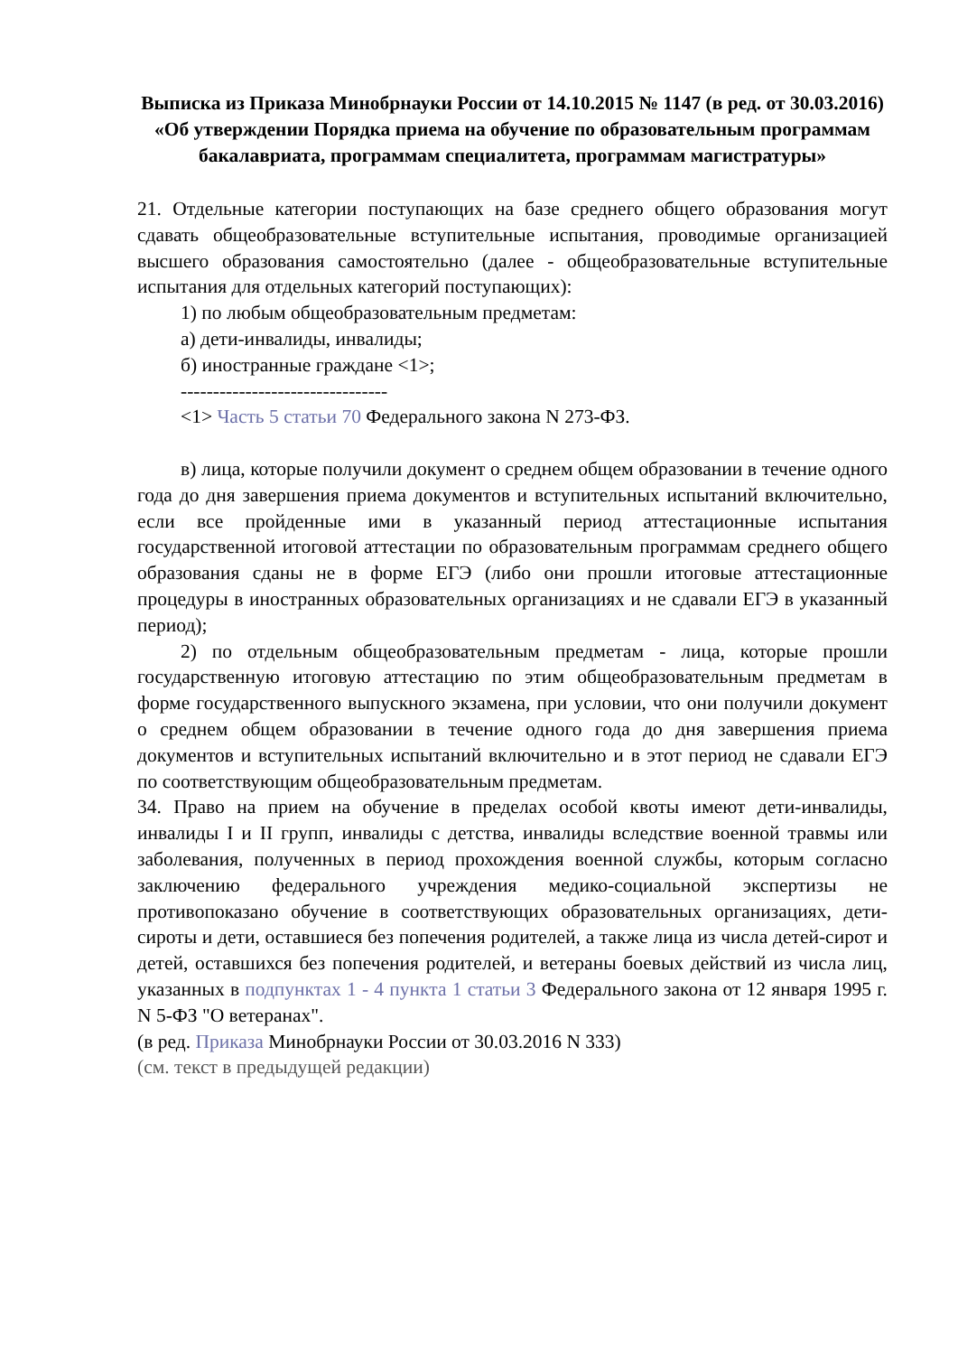Выписка из Приказа Минобрнауки России от 14.10.2015 № 1147 (в ред. от 30.03.2016)
«Об утверждении Порядка приема на обучение по образовательным программам бакалавриата, программам специалитета, программам магистратуры»
21. Отдельные категории поступающих на базе среднего общего образования могут сдавать общеобразовательные вступительные испытания, проводимые организацией высшего образования самостоятельно (далее - общеобразовательные вступительные испытания для отдельных категорий поступающих):
1) по любым общеобразовательным предметам:
а) дети-инвалиды, инвалиды;
б) иностранные граждане <1>;
--------------------------------
<1> Часть 5 статьи 70 Федерального закона N 273-ФЗ.
в) лица, которые получили документ о среднем общем образовании в течение одного года до дня завершения приема документов и вступительных испытаний включительно, если все пройденные ими в указанный период аттестационные испытания государственной итоговой аттестации по образовательным программам среднего общего образования сданы не в форме ЕГЭ (либо они прошли итоговые аттестационные процедуры в иностранных образовательных организациях и не сдавали ЕГЭ в указанный период);
2) по отдельным общеобразовательным предметам - лица, которые прошли государственную итоговую аттестацию по этим общеобразовательным предметам в форме государственного выпускного экзамена, при условии, что они получили документ о среднем общем образовании в течение одного года до дня завершения приема документов и вступительных испытаний включительно и в этот период не сдавали ЕГЭ по соответствующим общеобразовательным предметам.
34. Право на прием на обучение в пределах особой квоты имеют дети-инвалиды, инвалиды I и II групп, инвалиды с детства, инвалиды вследствие военной травмы или заболевания, полученных в период прохождения военной службы, которым согласно заключению федерального учреждения медико-социальной экспертизы не противопоказано обучение в соответствующих образовательных организациях, дети-сироты и дети, оставшиеся без попечения родителей, а также лица из числа детей-сирот и детей, оставшихся без попечения родителей, и ветераны боевых действий из числа лиц, указанных в подпунктах 1 - 4 пункта 1 статьи 3 Федерального закона от 12 января 1995 г. N 5-ФЗ "О ветеранах".
(в ред. Приказа Минобрнауки России от 30.03.2016 N 333)
(см. текст в предыдущей редакции)